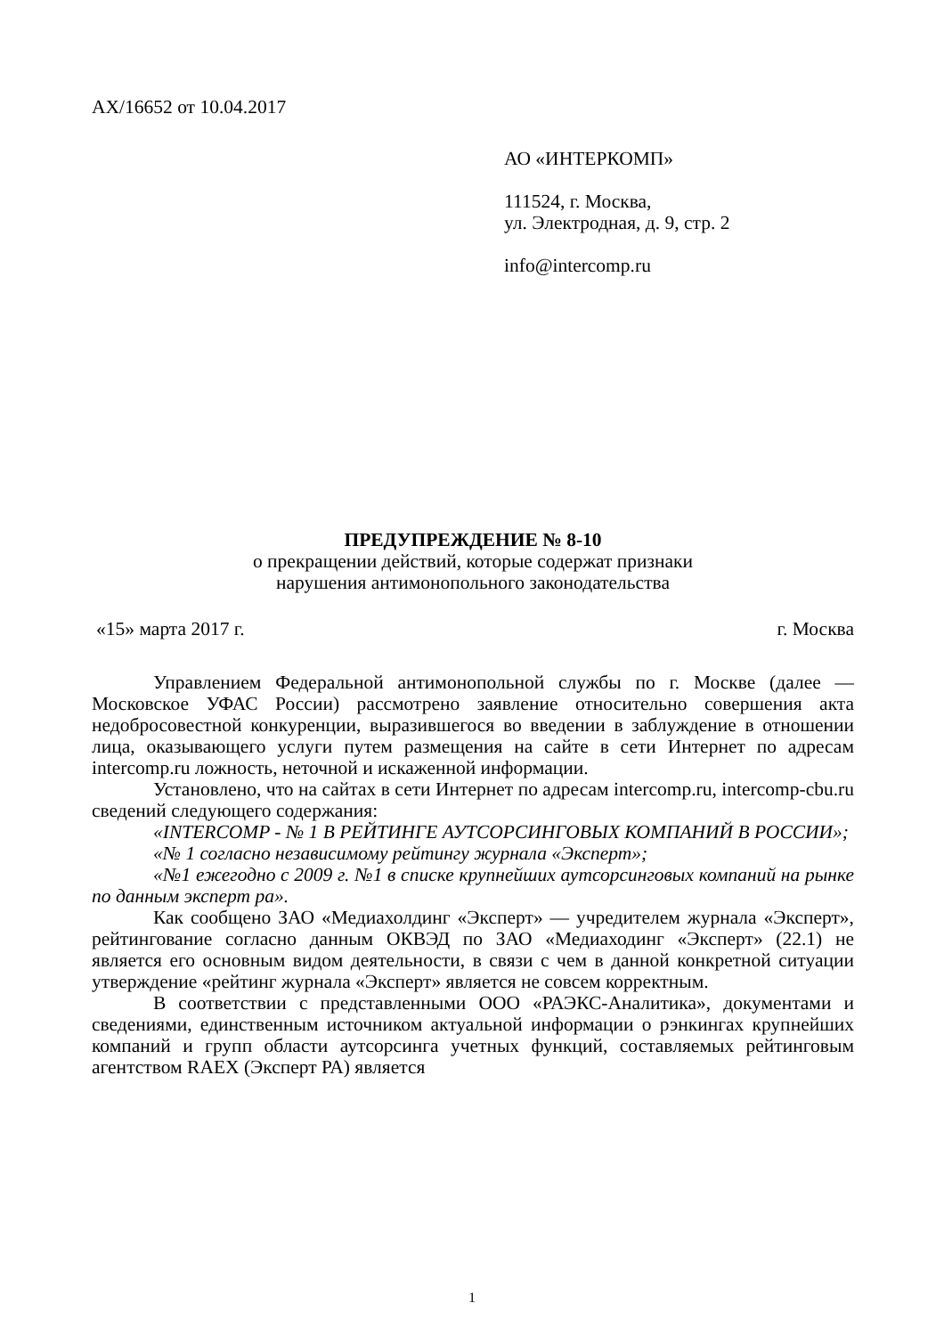АХ/16652 от 10.04.2017
АО «ИНТЕРКОМП»
111524, г. Москва,
ул. Электродная, д. 9, стр. 2
info@intercomp.ru
ПРЕДУПРЕЖДЕНИЕ № 8-10
о прекращении действий, которые содержат признаки
нарушения антимонопольного законодательства
«15» марта 2017 г. г. Москва
Управлением Федеральной антимонопольной службы по г. Москве (далее — Московское УФАС России) рассмотрено заявление относительно совершения акта недобросовестной конкуренции, выразившегося во введении в заблуждение в отношении лица, оказывающего услуги путем размещения на сайте в сети Интернет по адресам intercomp.ru ложность, неточной и искаженной информации.
Установлено, что на сайтах в сети Интернет по адресам intercomp.ru, intercomp-cbu.ru сведений следующего содержания:
«INTERCOMP - № 1 В РЕЙТИНГЕ АУТСОРСИНГОВЫХ КОМПАНИЙ В РОССИИ»;
«№ 1 согласно независимому рейтингу журнала «Эксперт»;
«№1 ежегодно с 2009 г. №1 в списке крупнейших аутсорсинговых компаний на рынке по данным эксперт ра».
Как сообщено ЗАО «Медиахолдинг «Эксперт» — учредителем журнала «Эксперт», рейтингование согласно данным ОКВЭД по ЗАО «Медиаходинг «Эксперт» (22.1) не является его основным видом деятельности, в связи с чем в данной конкретной ситуации утверждение «рейтинг журнала «Эксперт» является не совсем корректным.
В соответствии с представленными ООО «РАЭКС-Аналитика», документами и сведениями, единственным источником актуальной информации о рэнкингах крупнейших компаний и групп области аутсорсинга учетных функций, составляемых рейтинговым агентством RAEX (Эксперт РА) является
1